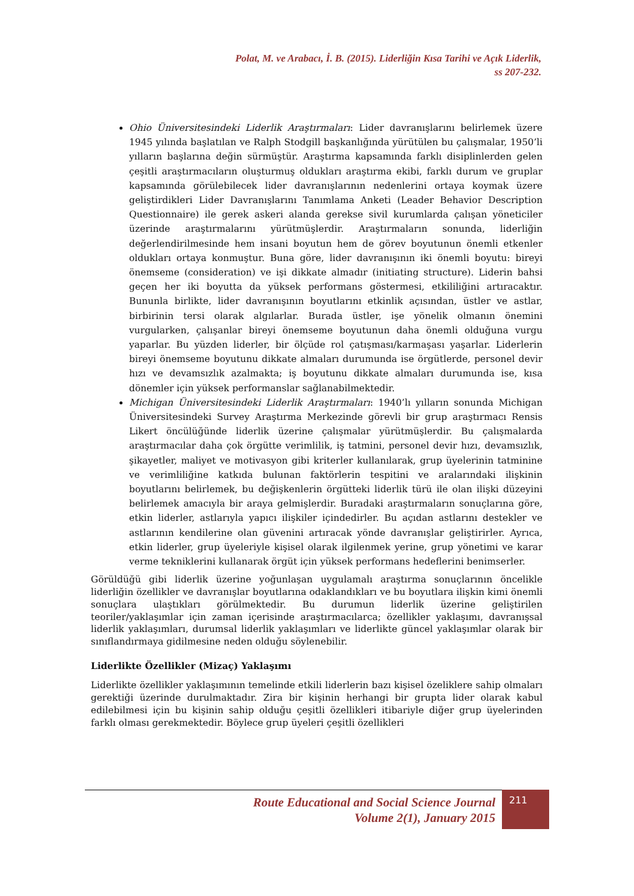Polat, M. ve Arabacı, İ. B. (2015). Liderliğin Kısa Tarihi ve Açık Liderlik,
ss 207-232.
Ohio Üniversitesindeki Liderlik Araştırmaları: Lider davranışlarını belirlemek üzere 1945 yılında başlatılan ve Ralph Stodgill başkanlığında yürütülen bu çalışmalar, 1950’li yılların başlarına değin sürmüştür. Araştırma kapsamında farklı disiplinlerden gelen çeşitli araştırmacıların oluşturmuş oldukları araştırma ekibi, farklı durum ve gruplar kapsamında görülebilecek lider davranışlarının nedenlerini ortaya koymak üzere geliştirdikleri Lider Davranışlarını Tanımlama Anketi (Leader Behavior Description Questionnaire) ile gerek askeri alanda gerekse sivil kurumlarda çalışan yöneticiler üzerinde araştırmalarını yürütmüşlerdir. Araştırmaların sonunda, liderliğin değerlendirilmesinde hem insani boyutun hem de görev boyutunun önemli etkenler oldukları ortaya konmuştur. Buna göre, lider davranışının iki önemli boyutu: bireyi önemseme (consideration) ve işi dikkate almadır (initiating structure). Liderin bahsi geçen her iki boyutta da yüksek performans göstermesi, etkililiğini artıracaktır. Bununla birlikte, lider davranışının boyutlarını etkinlik açısından, üstler ve astlar, birbirinin tersi olarak algılarlar. Burada üstler, işe yönelik olmanın önemini vurgularken, çalışanlar bireyi önemseme boyutunun daha önemli olduğuna vurgu yaparlar. Bu yüzden liderler, bir ölçüde rol çatışması/karmaşası yaşarlar. Liderlerin bireyi önemseme boyutunu dikkate almaları durumunda ise örgütlerde, personel devir hızı ve devamsızlık azalmakta; iş boyutunu dikkate almaları durumunda ise, kısa dönemler için yüksek performanslar sağlanabilmektedir.
Michigan Üniversitesindeki Liderlik Araştırmaları: 1940’lı yılların sonunda Michigan Üniversitesindeki Survey Araştırma Merkezinde görevli bir grup araştırmacı Rensis Likert öncülüğünde liderlik üzerine çalışmalar yürütmüşlerdir. Bu çalışmalarda araştırmacılar daha çok örgütte verimlilik, iş tatmini, personel devir hızı, devamsızlık, şikayetler, maliyet ve motivasyon gibi kriterler kullanılarak, grup üyelerinin tatminine ve verimliliğine katkıda bulunan faktörlerin tespitini ve aralarındaki ilişkinin boyutlarını belirlemek, bu değişkenlerin örgütteki liderlik türü ile olan ilişki düzeyini belirlemek amacıyla bir araya gelmişlerdir. Buradaki araştırmaların sonuçlarına göre, etkin liderler, astlarıyla yapıcı ilişkiler içindedirler. Bu açıdan astlarını destekler ve astlarının kendilerine olan güvenini artıracak yönde davranışlar geliştirirler. Ayrıca, etkin liderler, grup üyeleriyle kişisel olarak ilgilenmek yerine, grup yönetimi ve karar verme tekniklerini kullanarak örgüt için yüksek performans hedeflerini benimserler.
Görüldüğü gibi liderlik üzerine yoğunlaşan uygulamalı araştırma sonuçlarının öncelikle liderliğin özellikler ve davranışlar boyutlarına odaklandıkları ve bu boyutlara ilişkin kimi önemli sonuçlara ulaştıkları görülmektedir. Bu durumun liderlik üzerine geliştirilen teoriler/yaklaşımlar için zaman içerisinde araştırmacılarca; özellikler yaklaşımı, davranışsal liderlik yaklaşımları, durumsal liderlik yaklaşımları ve liderlikte güncel yaklaşımlar olarak bir sınıflandırmaya gidilmesine neden olduğu söylenebilir.
Liderlikte Özellikler (Mizaç) Yaklaşımı
Liderlikte özellikler yaklaşımının temelinde etkili liderlerin bazı kişisel özeliklere sahip olmaları gerektiği üzerinde durulmaktadır. Zira bir kişinin herhangi bir grupta lider olarak kabul edilebilmesi için bu kişinin sahip olduğu çeşitli özellikleri itibariyle diğer grup üyelerinden farklı olması gerekmektedir. Böylece grup üyeleri çeşitli özellikleri
Route Educational and Social Science Journal
Volume 2(1), January 2015
211